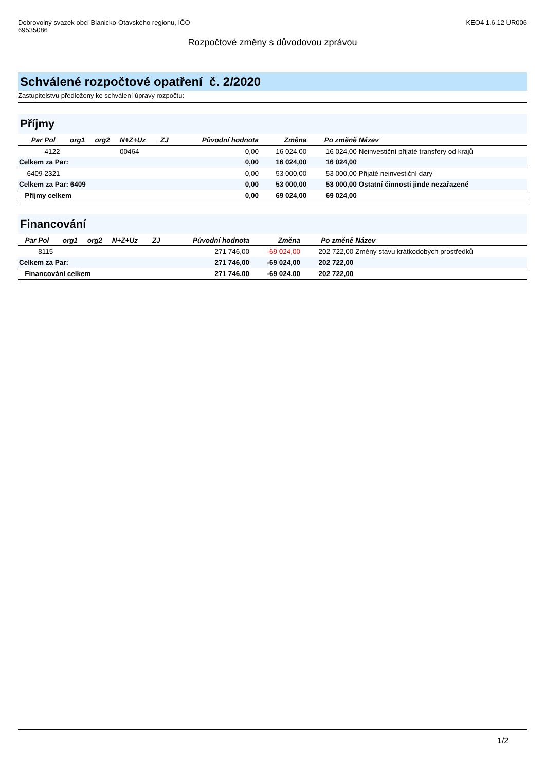Dobrovolný svazek obcí Blanicko-Otavského regionu, IČO
69535086
KEO4 1.6.12 UR006
Rozpočtové změny s důvodovou zprávou
Schválené rozpočtové opatření č. 2/2020
Zastupitelstvu předloženy ke schválení úpravy rozpočtu:
Příjmy
| Par | Pol | org1 | org2 | N+Z+Uz | ZJ | Původní hodnota | Změna | Po změně | Název |
| --- | --- | --- | --- | --- | --- | --- | --- | --- | --- |
| | 4122 | | | 00464 | | 0,00 | 16 024,00 | 16 024,00 | Neinvestiční přijaté transfery od krajů |
| Celkem za Par: | | | | | | 0,00 | 16 024,00 | 16 024,00 | |
| 6409 | 2321 | | | | | 0,00 | 53 000,00 | 53 000,00 | Přijaté neinvestiční dary |
| Celkem za Par: 6409 | | | | | | 0,00 | 53 000,00 | 53 000,00 | Ostatní činnosti jinde nezařazené |
| Příjmy celkem | | | | | | 0,00 | 69 024,00 | 69 024,00 | |
Financování
| Par | Pol | org1 | org2 | N+Z+Uz | ZJ | Původní hodnota | Změna | Po změně | Název |
| --- | --- | --- | --- | --- | --- | --- | --- | --- | --- |
| | 8115 | | | | | 271 746,00 | -69 024,00 | 202 722,00 | Změny stavu krátkodobých prostředků |
| Celkem za Par: | | | | | | 271 746,00 | -69 024,00 | 202 722,00 | |
| Financování celkem | | | | | | 271 746,00 | -69 024,00 | 202 722,00 | |
1/2